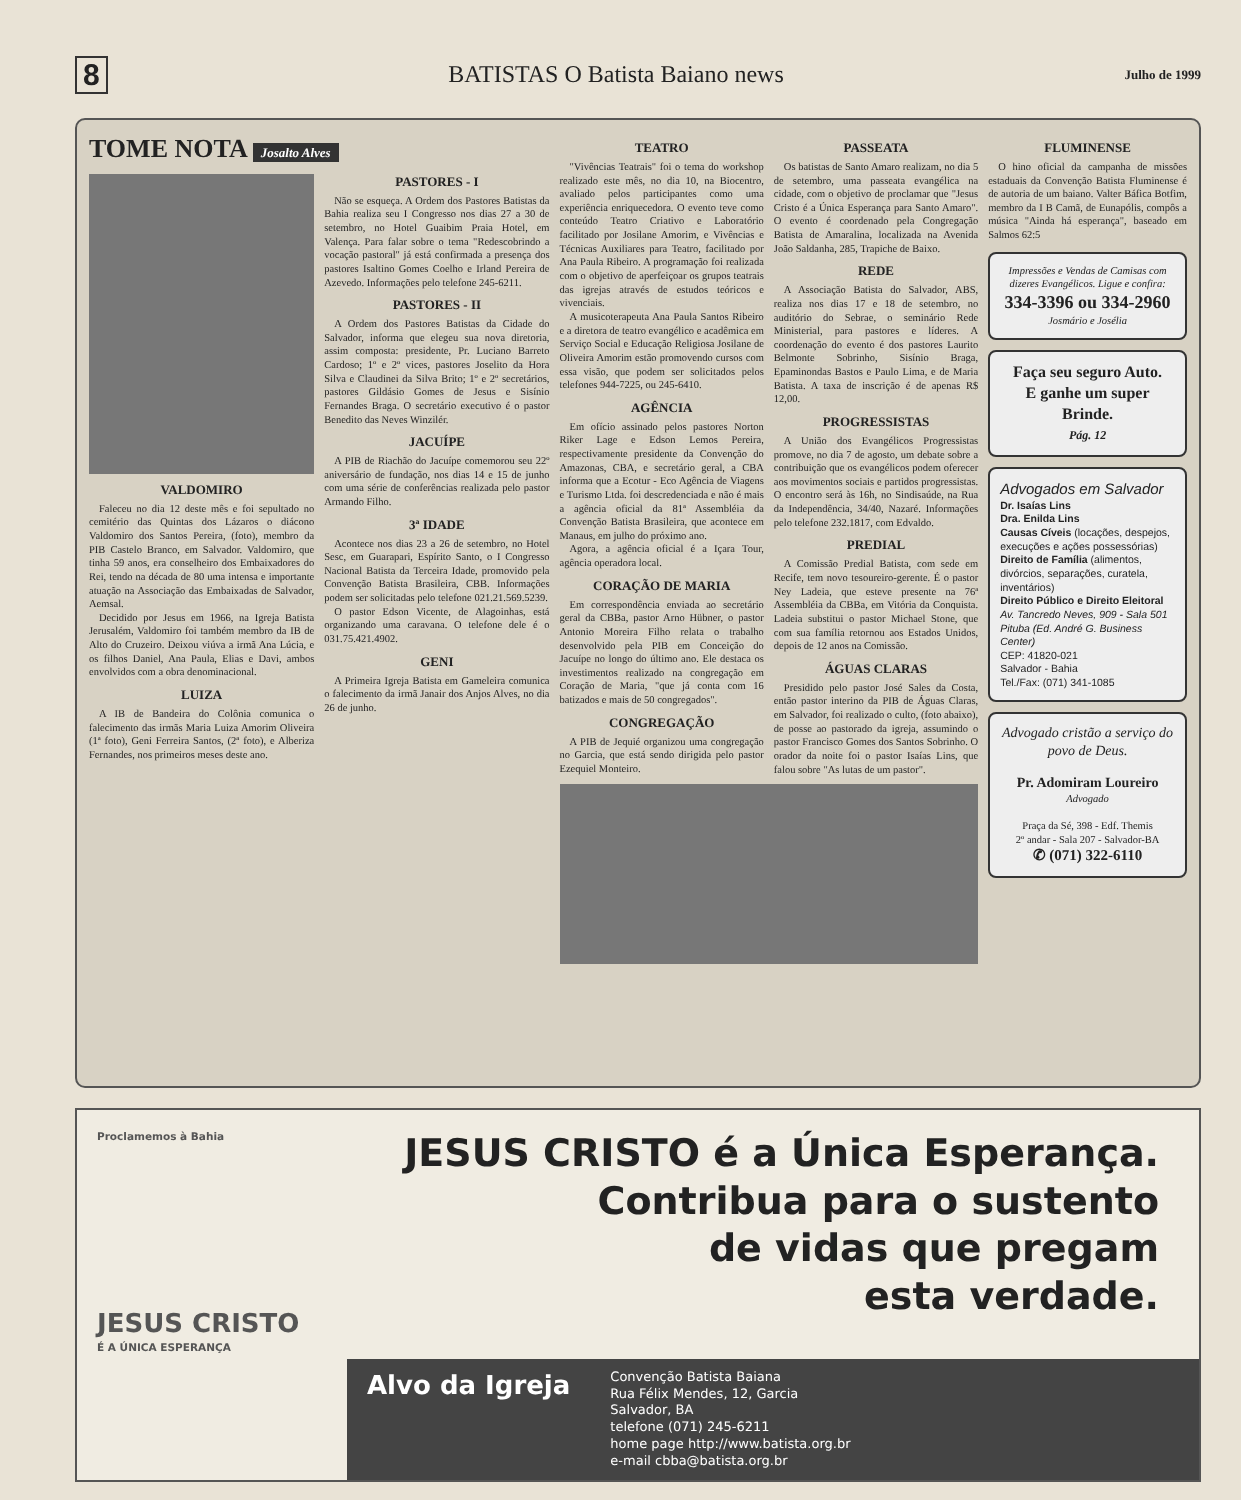8 BATISTAS O Batista Baiano news Julho de 1999
TOME NOTA Josalto Alves
VALDOMIRO
Faleceu no dia 12 deste mês e foi sepultado no cemitério das Quintas dos Lázaros o diácono Valdomiro dos Santos Pereira, (foto), membro da PIB Castelo Branco, em Salvador. Valdomiro, que tinha 59 anos, era conselheiro dos Embaixadores do Rei, tendo na década de 80 uma intensa e importante atuação na Associação das Embaixadas de Salvador, Aemsal.
Decidido por Jesus em 1966, na Igreja Batista Jerusalém, Valdomiro foi também membro da IB de Alto do Cruzeiro. Deixou viúva a irmã Ana Lúcia, e os filhos Daniel, Ana Paula, Elias e Davi, ambos envolvidos com a obra denominacional.
LUIZA
A IB de Bandeira do Colônia comunica o falecimento das irmãs Maria Luiza Amorim Oliveira (1ª foto), Geni Ferreira Santos, (2ª foto), e Alberiza Fernandes, nos primeiros meses deste ano.
PASTORES - I
Não se esqueça. A Ordem dos Pastores Batistas da Bahia realiza seu I Congresso nos dias 27 a 30 de setembro, no Hotel Guaibim Praia Hotel, em Valença. Para falar sobre o tema "Redescobrindo a vocação pastoral" já está confirmada a presença dos pastores Isaltino Gomes Coelho e Irland Pereira de Azevedo. Informações pelo telefone 245-6211.
PASTORES - II
A Ordem dos Pastores Batistas da Cidade do Salvador, informa que elegeu sua nova diretoria, assim composta: presidente, Pr. Luciano Barreto Cardoso; 1º e 2º vices, pastores Joselito da Hora Silva e Claudinei da Silva Brito; 1º e 2º secretários, pastores Gildásio Gomes de Jesus e Sisínio Fernandes Braga. O secretário executivo é o pastor Benedito das Neves Winzilér.
JACUÍPE
A PIB de Riachão do Jacuípe comemorou seu 22º aniversário de fundação, nos dias 14 e 15 de junho com uma série de conferências realizada pelo pastor Armando Filho.
3ª IDADE
Acontece nos dias 23 a 26 de setembro, no Hotel Sesc, em Guarapari, Espírito Santo, o I Congresso Nacional Batista da Terceira Idade, promovido pela Convenção Batista Brasileira, CBB. Informações podem ser solicitadas pelo telefone 021.21.569.5239.
O pastor Edson Vicente, de Alagoinhas, está organizando uma caravana. O telefone dele é o 031.75.421.4902.
GENI
A Primeira Igreja Batista em Gameleira comunica o falecimento da irmã Janair dos Anjos Alves, no dia 26 de junho.
TEATRO
"Vivências Teatrais" foi o tema do workshop realizado este mês, no dia 10, na Biocentro, avaliado pelos participantes como uma experiência enriquecedora. O evento teve como conteúdo Teatro Criativo e Laboratório facilitado por Josilane Amorim, e Vivências e Técnicas Auxiliares para Teatro, facilitado por Ana Paula Ribeiro. A programação foi realizada com o objetivo de aperfeiçoar os grupos teatrais das igrejas através de estudos teóricos e vivenciais.
A musicoterapeuta Ana Paula Santos Ribeiro e a diretora de teatro evangélico e acadêmica em Serviço Social e Educação Religiosa Josilane de Oliveira Amorim estão promovendo cursos com essa visão, que podem ser solicitados pelos telefones 944-7225, ou 245-6410.
AGÊNCIA
Em ofício assinado pelos pastores Norton Riker Lage e Edson Lemos Pereira, respectivamente presidente da Convenção do Amazonas, CBA, e secretário geral, a CBA informa que a Ecotur - Eco Agência de Viagens e Turismo Ltda. foi descredenciada e não é mais a agência oficial da 81ª Assembléia da Convenção Batista Brasileira, que acontece em Manaus, em julho do próximo ano.
Agora, a agência oficial é a Içara Tour, agência operadora local.
CORAÇÃO DE MARIA
Em correspondência enviada ao secretário geral da CBBa, pastor Arno Hübner, o pastor Antonio Moreira Filho relata o trabalho desenvolvido pela PIB em Conceição do Jacuípe no longo do último ano. Ele destaca os investimentos realizado na congregação em Coração de Maria, "que já conta com 16 batizados e mais de 50 congregados".
CONGREGAÇÃO
A PIB de Jequié organizou uma congregação no Garcia, que está sendo dirigida pelo pastor Ezequiel Monteiro.
PASSEATA
Os batistas de Santo Amaro realizam, no dia 5 de setembro, uma passeata evangélica na cidade, com o objetivo de proclamar que "Jesus Cristo é a Única Esperança para Santo Amaro". O evento é coordenado pela Congregação Batista de Amaralina, localizada na Avenida João Saldanha, 285, Trapiche de Baixo.
REDE
A Associação Batista do Salvador, ABS, realiza nos dias 17 e 18 de setembro, no auditório do Sebrae, o seminário Rede Ministerial, para pastores e líderes. A coordenação do evento é dos pastores Laurito Belmonte Sobrinho, Sisínio Braga, Epaminondas Bastos e Paulo Lima, e de Maria Batista. A taxa de inscrição é de apenas R$ 12,00.
PROGRESSISTAS
A União dos Evangélicos Progressistas promove, no dia 7 de agosto, um debate sobre a contribuição que os evangélicos podem oferecer aos movimentos sociais e partidos progressistas. O encontro será às 16h, no Sindisaúde, na Rua da Independência, 34/40, Nazaré. Informações pelo telefone 232.1817, com Edvaldo.
PREDIAL
A Comissão Predial Batista, com sede em Recife, tem novo tesoureiro-gerente. É o pastor Ney Ladeia, que esteve presente na 76ª Assembléia da CBBa, em Vitória da Conquista. Ladeia substitui o pastor Michael Stone, que com sua família retornou aos Estados Unidos, depois de 12 anos na Comissão.
ÁGUAS CLARAS
Presidido pelo pastor José Sales da Costa, então pastor interino da PIB de Águas Claras, em Salvador, foi realizado o culto, (foto abaixo), de posse ao pastorado da igreja, assumindo o pastor Francisco Gomes dos Santos Sobrinho. O orador da noite foi o pastor Isaías Lins, que falou sobre "As lutas de um pastor".
FLUMINENSE
O hino oficial da campanha de missões estaduais da Convenção Batista Fluminense é de autoria de um baiano. Valter Báfica Botfim, membro da I B Camã, de Eunapólis, compôs a música "Ainda há esperança", baseado em Salmos 62:5
Impressões e Vendas de Camisas com dizeres Evangélicos. Ligue e confira:
334-3396 ou 334-2960
Josmário e Josélia
Faça seu seguro Auto.
E ganhe um super Brinde.
Pág. 12
Advogados em Salvador
Dr. Isaías Lins
Dra. Enilda Lins
Causas Cíveis (locações, despejos, execuções e ações possessórias)
Direito de Família (alimentos, divórcios, separações, curatela, inventários)
Direito Público e Direito Eleitoral
Av. Tancredo Neves, 909 - Sala 501 Pituba (Ed. André G. Business Center)
CEP: 41820-021
Salvador - Bahia
Tel./Fax: (071) 341-1085
Advogado cristão a serviço do povo de Deus.
Pr. Adomiram Loureiro
Advogado
Praça da Sé, 398 - Edf. Themis
2º andar - Sala 207 - Salvador-BA
✆ (071) 322-6110
Proclamemos à Bahia
JESUS CRISTO
É A ÚNICA ESPERANÇA
JESUS CRISTO é a Única Esperança.
Contribua para o sustento
de vidas que pregam
esta verdade.
Alvo da Igreja
Convenção Batista Baiana
Rua Félix Mendes, 12, Garcia
Salvador, BA
telefone (071) 245-6211
home page http://www.batista.org.br
e-mail cbba@batista.org.br